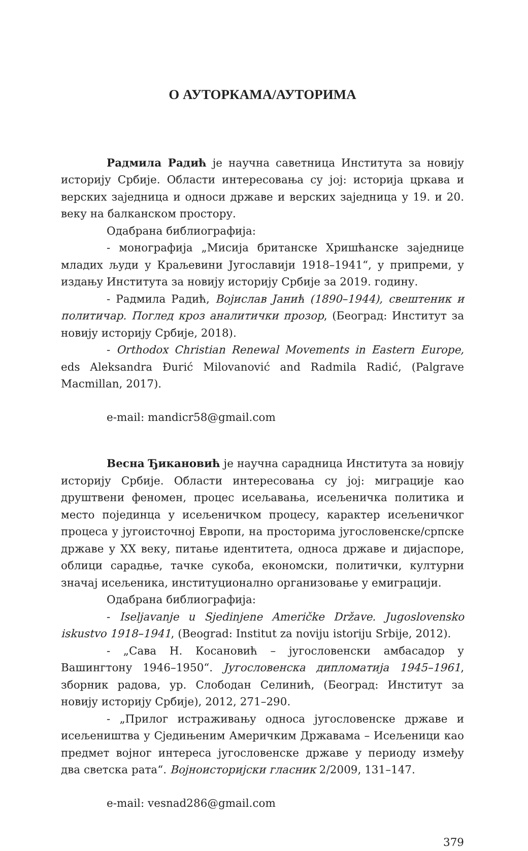О АУТОРКАМА/АУТОРИМА
Радмила Радић је научна саветница Института за новију историју Србије. Области интересовања су јој: историја цркава и верских заједница и односи државе и верских заједница у 19. и 20. веку на балканском простору.
Одабрана библиографија:
- монографија „Мисија британске Хришћанске заједнице младих људи у Краљевини Југославији 1918–1941“, у припреми, у издању Института за новију историју Србије за 2019. годину.
- Радмила Радић, Војислав Јанић (1890–1944), свештеник и политичар. Поглед кроз аналитички прозор, (Београд: Институт за новију историју Србије, 2018).
- Orthodox Christian Renewal Movements in Eastern Europe, eds Aleksandra Đurić Milovanović and Radmila Radić, (Palgrave Macmillan, 2017).
e-mail: mandicr58@gmail.com
Весна Ђикановић је научна сарадница Института за новију историју Србије. Области интересовања су јој: миграције као друштвени феномен, процес исељавања, исељеничка политика и место појединца у исељеничком процесу, карактер исељеничког процеса у југоисточној Европи, на просторима југословенске/српске државе у XX веку, питање идентитета, односа државе и дијаспоре, облици сарадње, тачке сукоба, економски, политички, културни значај исељеника, институционално организовање у емиграцији.
Одабрана библиографија:
- Iseljavanje u Sjedinjene Američke Države. Jugoslovensko iskustvo 1918–1941, (Beograd: Institut za noviju istoriju Srbije, 2012).
- „Сава Н. Косановић – југословенски амбасадор у Вашингтону 1946–1950“. Југословенска дипломатија 1945–1961, зборник радова, ур. Слободан Селинић, (Београд: Институт за новију историју Србије), 2012, 271–290.
- „Прилог истраживању односа југословенске државе и исељеништва у Сједињеним Америчким Државама – Исељеници као предмет војног интереса југословенске државе у периоду између два светска рата“. Војноисторијски гласник 2/2009, 131–147.
e-mail: vesnad286@gmail.com
379